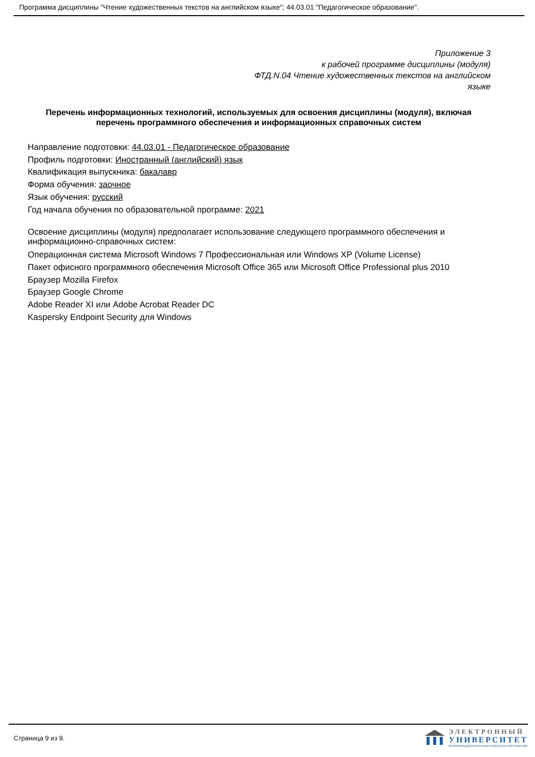Программа дисциплины "Чтение художественных текстов на английском языке"; 44.03.01 "Педагогическое образование".
Приложение 3
к рабочей программе дисциплины (модуля)
ФТД.N.04 Чтение художественных текстов на английском языке
Перечень информационных технологий, используемых для освоения дисциплины (модуля), включая перечень программного обеспечения и информационных справочных систем
Направление подготовки: 44.03.01 - Педагогическое образование
Профиль подготовки: Иностранный (английский) язык
Квалификация выпускника: бакалавр
Форма обучения: заочное
Язык обучения: русский
Год начала обучения по образовательной программе: 2021
Освоение дисциплины (модуля) предполагает использование следующего программного обеспечения и информационно-справочных систем:
Операционная система Microsoft Windows 7 Профессиональная или Windows XP (Volume License)
Пакет офисного программного обеспечения Microsoft Office 365 или Microsoft Office Professional plus 2010
Браузер Mozilla Firefox
Браузер Google Chrome
Adobe Reader XI или Adobe Acrobat Reader DC
Kaspersky Endpoint Security для Windows
Страница 9 из 9.
ЭЛЕКТРОННЫЙ
УНИВЕРСИТЕТ
ИНФОРМАЦИОННО-АНАЛИТИЧЕСКАЯ СИСТЕМА КФУ